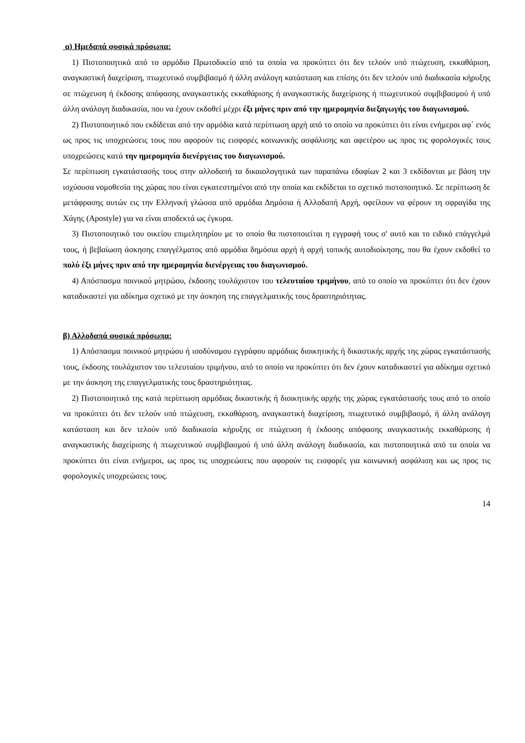α) Ημεδαπά φυσικά πρόσωπα:
1) Πιστοποιητικά από το αρμόδιο Πρωτοδικείο από τα οποία να προκύπτει ότι δεν τελούν υπό πτώχευση, εκκαθάριση, αναγκαστική διαχείριση, πτωχευτικό συμβιβασμό ή άλλη ανάλογη κατάσταση και επίσης ότι δεν τελούν υπό διαδικασία κήρυξης σε πτώχευση ή έκδοσης απόφασης αναγκαστικής εκκαθάρισης ή αναγκαστικής διαχείρισης ή πτωχευτικού συμβιβασμού ή υπό άλλη ανάλογη διαδικασία, που να έχουν εκδοθεί μέχρι έξι μήνες πριν από την ημερομηνία διεξαγωγής του διαγωνισμού.
2) Πιστοποιητικό που εκδίδεται από την αρμόδια κατά περίπτωση αρχή από το οποίο να προκύπτει ότι είναι ενήμεροι αφ΄ ενός ως προς τις υποχρεώσεις τους που αφορούν τις εισφορές κοινωνικής ασφάλισης και αφετέρου ως προς τις φορολογικές τους υποχρεώσεις κατά την ημερομηνία διενέργειας του διαγωνισμού.
Σε περίπτωση εγκατάστασής τους στην αλλοδαπή τα δικαιολογητικά των παραπάνω εδαφίων 2 και 3 εκδίδονται με βάση την ισχύουσα νομοθεσία της χώρας που είναι εγκατεστημένοι από την οποία και εκδίδεται το σχετικό πιστοποιητικό. Σε περίπτωση δε μετάφρασης αυτών εις την Ελληνική γλώσσα από αρμόδια Δημόσια ή Αλλοδαπή Αρχή, οφείλουν να φέρουν τη σφραγίδα της Χάγης (Apostyle) για να είναι αποδεκτά ως έγκυρα.
3) Πιστοποιητικό του οικείου επιμελητηρίου με το οποίο θα πιστοποιείται η εγγραφή τους σ' αυτό και το ειδικό επάγγελμά τους, ή βεβαίωση άσκησης επαγγέλματος από αρμόδια δημόσια αρχή ή αρχή τοπικής αυτοδιοίκησης, που θα έχουν εκδοθεί το πολύ έξι μήνες πριν από την ημερομηνία διενέργειας του διαγωνισμού.
4) Απόσπασμα ποινικού μητρώου, έκδοσης τουλάχιστον του τελευταίου τριμήνου, από το οποίο να προκύπτει ότι δεν έχουν καταδικαστεί για αδίκημα σχετικό με την άσκηση της επαγγελματικής τους δραστηριότητας.
β) Αλλοδαπά φυσικά πρόσωπα:
1) Απόσπασμα ποινικού μητρώου ή ισοδύναμου εγγράφου αρμόδιας διοικητικής ή δικαστικής αρχής της χώρας εγκατάστασής τους, έκδοσης τουλάχιστον του τελευταίου τριμήνου, από το οποίο να προκύπτει ότι δεν έχουν καταδικαστεί για αδίκημα σχετικό με την άσκηση της επαγγελματικής τους δραστηριότητας.
2) Πιστοποιητικό της κατά περίπτωση αρμόδιας δικαστικής ή διοικητικής αρχής της χώρας εγκατάστασής τους από το οποίο να προκύπτει ότι δεν τελούν υπό πτώχευση, εκκαθάριση, αναγκαστική διαχείριση, πτωχευτικό συμβιβασμό, ή άλλη ανάλογη κατάσταση και δεν τελούν υπό διαδικασία κήρυξης σε πτώχευση ή έκδοσης απόφασης αναγκαστικής εκκαθάρισης ή αναγκαστικής διαχείρισης ή πτωχευτικού συμβιβασμού ή υπό άλλη ανάλογη διαδικασία, και πιστοποιητικά από τα οποία να προκύπτει ότι είναι ενήμεροι, ως προς τις υποχρεώσεις που αφορούν τις εισφορές για κοινωνική ασφάλιση και ως προς τις φορολογικές υποχρεώσεις τους.
14